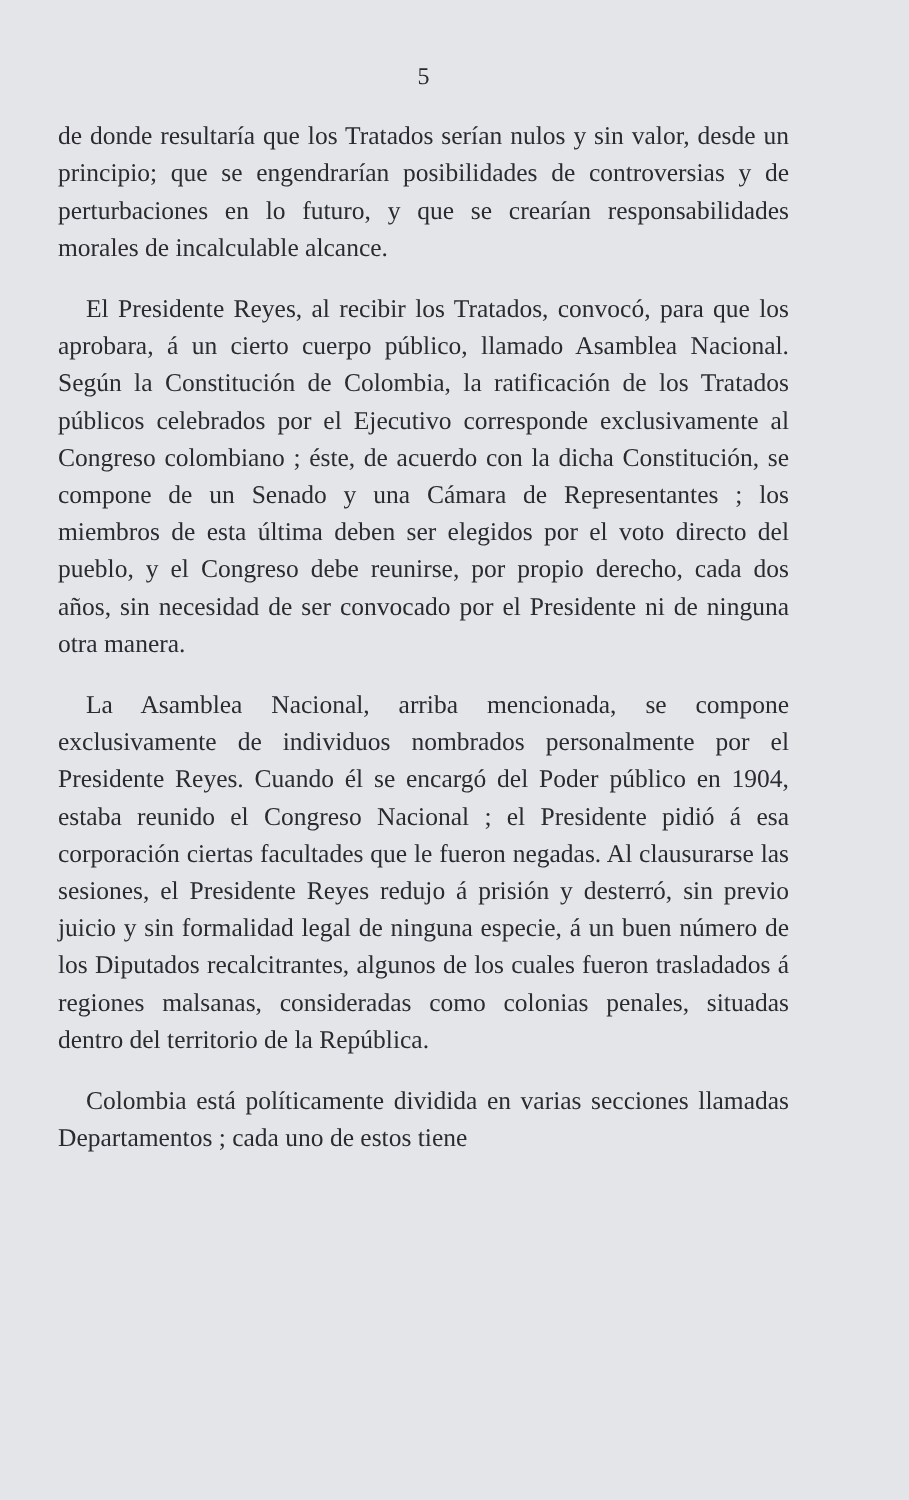5
de donde resultaría que los Tratados serían nulos y sin valor, desde un principio; que se engendrarían posibilidades de controversias y de perturbaciones en lo futuro, y que se crearían responsabilidades morales de incalculable alcance.
El Presidente Reyes, al recibir los Tratados, convocó, para que los aprobara, á un cierto cuerpo público, llamado Asamblea Nacional. Según la Constitución de Colombia, la ratificación de los Tratados públicos celebrados por el Ejecutivo corresponde exclusivamente al Congreso colombiano ; éste, de acuerdo con la dicha Constitución, se compone de un Senado y una Cámara de Representantes ; los miembros de esta última deben ser elegidos por el voto directo del pueblo, y el Congreso debe reunirse, por propio derecho, cada dos años, sin necesidad de ser convocado por el Presidente ni de ninguna otra manera.
La Asamblea Nacional, arriba mencionada, se compone exclusivamente de individuos nombrados personalmente por el Presidente Reyes. Cuando él se encargó del Poder público en 1904, estaba reunido el Congreso Nacional ; el Presidente pidió á esa corporación ciertas facultades que le fueron negadas. Al clausurarse las sesiones, el Presidente Reyes redujo á prisión y desterró, sin previo juicio y sin formalidad legal de ninguna especie, á un buen número de los Diputados recalcitrantes, algunos de los cuales fueron trasladados á regiones malsanas, consideradas como colonias penales, situadas dentro del territorio de la República.
Colombia está políticamente dividida en varias secciones llamadas Departamentos ; cada uno de estos tiene